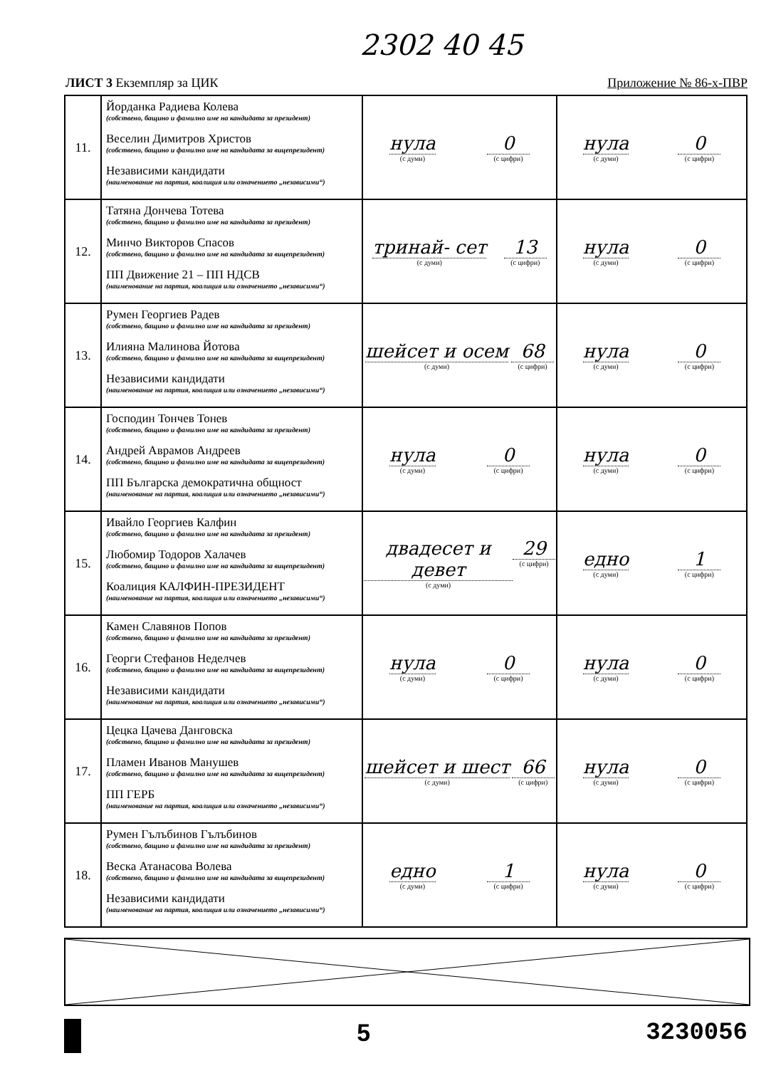2302 40 45
ЛИСТ 3 Екземпляр за ЦИК Приложение № 86-х-ПВР
| 11. | Йорданка Радиева Колева (собствено, бащино и фамилно име на кандидата за президент) Веселин Димитров Христов (собствено, бащино и фамилно име на кандидата за вицепрезидент) Независими кандидати (наименование на партия, коалиция или означението „независими“) | нула (с думи) 0 (с цифри) | нула (с думи) 0 (с цифри) |
| 12. | Татяна Дончева Тотева (собствено, бащино и фамилно име на кандидата за президент) Минчо Викторов Спасов (собствено, бащино и фамилно име на кандидата за вицепрезидент) ПП Движение 21 – ПП НДСВ (наименование на партия, коалиция или означението „независими“) | тринай- сет (с думи) 13 (с цифри) | нула (с думи) 0 (с цифри) |
| 13. | Румен Георгиев Радев (собствено, бащино и фамилно име на кандидата за президент) Илияна Малинова Йотова (собствено, бащино и фамилно име на кандидата за вицепрезидент) Независими кандидати (наименование на партия, коалиция или означението „независими“) | шейсет и осем (с думи) 68 (с цифри) | нула (с думи) 0 (с цифри) |
| 14. | Господин Тончев Тонев (собствено, бащино и фамилно име на кандидата за президент) Андрей Аврамов Андреев (собствено, бащино и фамилно име на кандидата за вицепрезидент) ПП Българска демократична общност (наименование на партия, коалиция или означението „независими“) | нула (с думи) 0 (с цифри) | нула (с думи) 0 (с цифри) |
| 15. | Ивайло Георгиев Калфин (собствено, бащино и фамилно име на кандидата за президент) Любомир Тодоров Халачев (собствено, бащино и фамилно име на кандидата за вицепрезидент) Коалиция КАЛФИН-ПРЕЗИДЕНТ (наименование на партия, коалиция или означението „независими“) | двадесет и девет (с думи) 29 (с цифри) | едно (с думи) 1 (с цифри) |
| 16. | Камен Славянов Попов (собствено, бащино и фамилно име на кандидата за президент) Георги Стефанов Неделчев (собствено, бащино и фамилно име на кандидата за вицепрезидент) Независими кандидати (наименование на партия, коалиция или означението „независими“) | нула (с думи) 0 (с цифри) | нула (с думи) 0 (с цифри) |
| 17. | Цецка Цачева Данговска (собствено, бащино и фамилно име на кандидата за президент) Пламен Иванов Манушев (собствено, бащино и фамилно име на кандидата за вицепрезидент) ПП ГЕРБ (наименование на партия, коалиция или означението „независими“) | шейсет и шест (с думи) 66 (с цифри) | нула (с думи) 0 (с цифри) |
| 18. | Румен Гълъбинов Гълъбинов (собствено, бащино и фамилно име на кандидата за президент) Веска Атанасова Волева (собствено, бащино и фамилно име на кандидата за вицепрезидент) Независими кандидати (наименование на партия, коалиция или означението „независими“) | едно (с думи) 1 (с цифри) | нула (с думи) 0 (с цифри) |
5 3230056